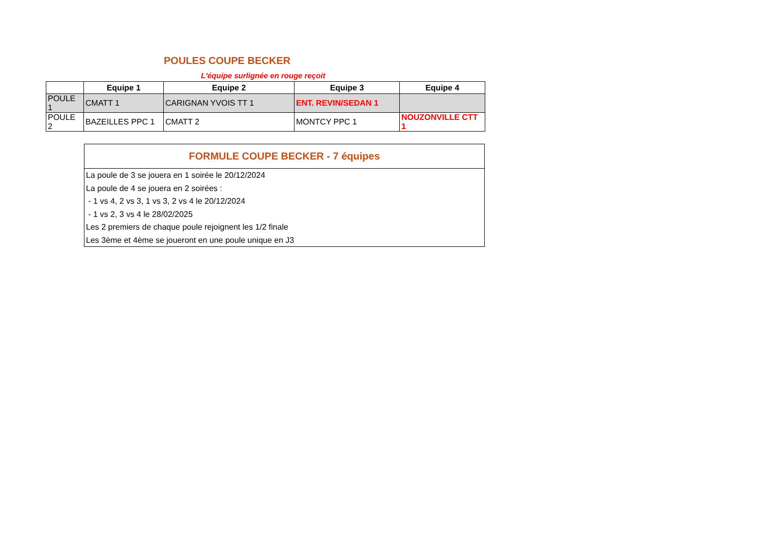POULES COUPE BECKER
L'équipe surlignée en rouge reçoit
| | Equipe 1 | Equipe 2 | Equipe 3 | Equipe 4 |
| --- | --- | --- | --- | --- |
| POULE 1 | CMATT 1 | CARIGNAN YVOIS TT 1 | ENT. REVIN/SEDAN 1 | |
| POULE 2 | BAZEILLES PPC 1 | CMATT 2 | MONTCY PPC 1 | NOUZONVILLE CTT 1 |
FORMULE COUPE BECKER - 7 équipes
La poule de 3 se jouera en 1 soirée le 20/12/2024
La poule de 4 se jouera en 2 soirées :
- 1 vs 4, 2 vs 3, 1 vs 3, 2 vs 4 le 20/12/2024
- 1 vs 2, 3 vs 4 le 28/02/2025
Les 2 premiers de chaque poule rejoignent les 1/2 finale
Les 3ème et 4ème se joueront en une poule unique en J3